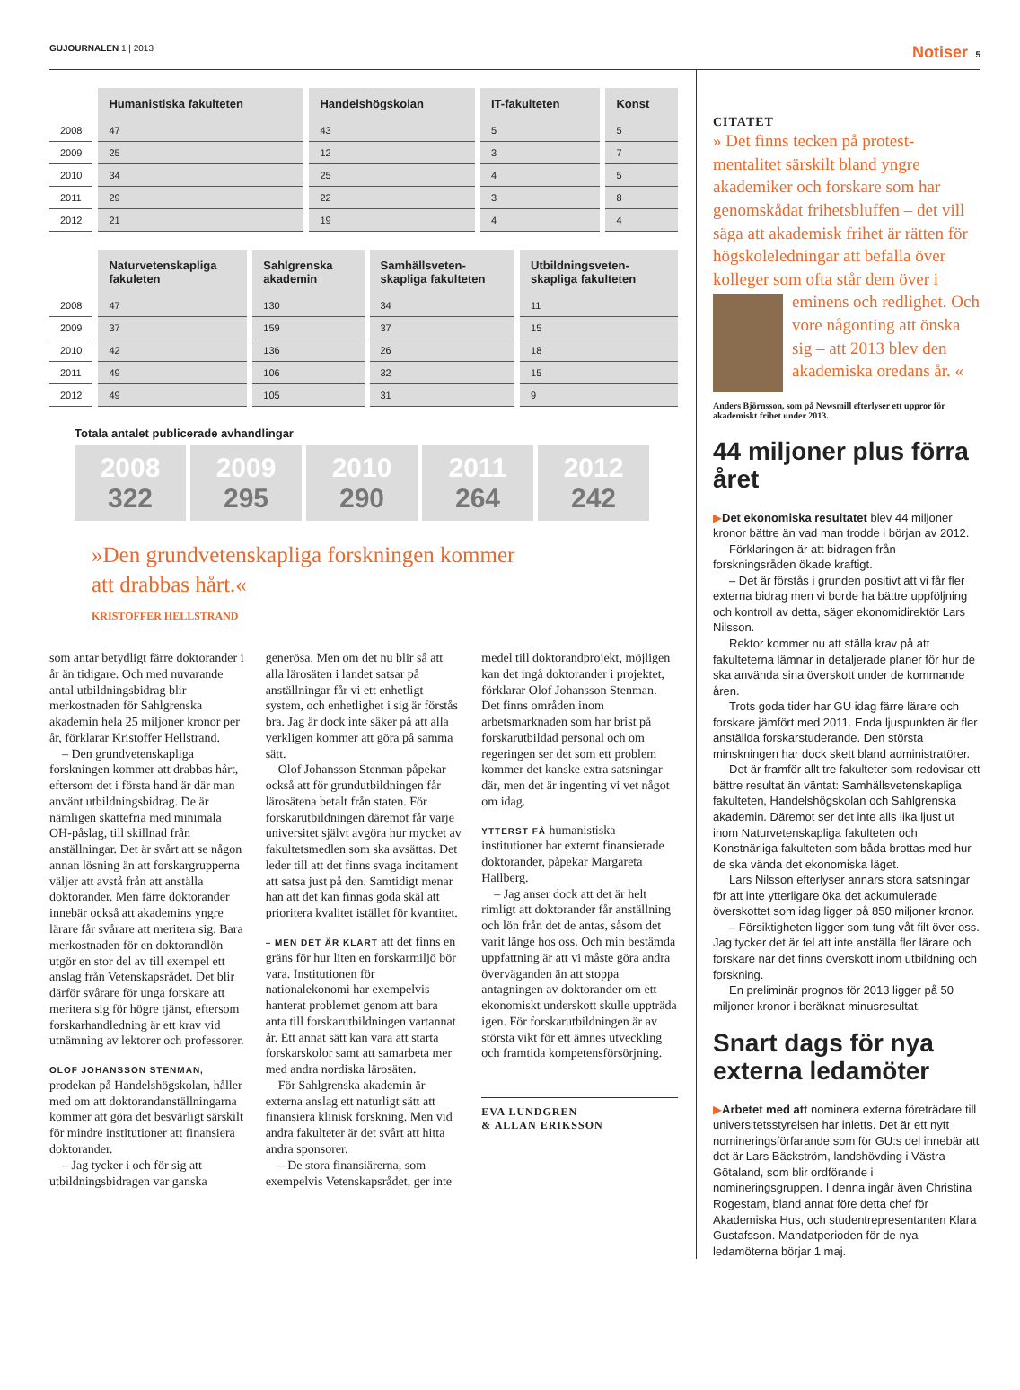GUJOURNALEN 1 | 2013
Notiser 5
| | Humanistiska fakulteten | Handelshögskolan | IT-fakulteten | Konst |
| --- | --- | --- | --- | --- |
| 2008 | 47 | 43 | 5 | 5 |
| 2009 | 25 | 12 | 3 | 7 |
| 2010 | 34 | 25 | 4 | 5 |
| 2011 | 29 | 22 | 3 | 8 |
| 2012 | 21 | 19 | 4 | 4 |
| | Naturvetenskapliga fakuleten | Sahlgrenska akademin | Samhällsveten-skapliga fakulteten | Utbildningsveten-skapliga fakulteten |
| --- | --- | --- | --- | --- |
| 2008 | 47 | 130 | 34 | 11 |
| 2009 | 37 | 159 | 37 | 15 |
| 2010 | 42 | 136 | 26 | 18 |
| 2011 | 49 | 106 | 32 | 15 |
| 2012 | 49 | 105 | 31 | 9 |
Totala antalet publicerade avhandlingar
2008
322
2009
295
2010
290
2011
264
2012
242
»Den grundvetenskapliga forskningen kommer att drabbas hårt.«
KRISTOFFER HELLSTRAND
som antar betydligt färre doktorander i år än tidigare. Och med nuvarande antal utbildningsbidrag blir merkostnaden för Sahlgrenska akademin hela 25 miljoner kronor per år, förklarar Kristoffer Hellstrand.
– Den grundvetenskapliga forskningen kommer att drabbas hårt, eftersom det i första hand är där man använt utbildningsbidrag. De är nämligen skattefria med minimala OH-påslag, till skillnad från anställningar. Det är svårt att se någon annan lösning än att forskargrupperna väljer att avstå från att anställa doktorander. Men färre doktorander innebär också att akademins yngre lärare får svårare att meritera sig. Bara merkostnaden för en doktorandlön utgör en stor del av till exempel ett anslag från Vetenskapsrådet. Det blir därför svårare för unga forskare att meritera sig för högre tjänst, eftersom forskarhandledning är ett krav vid utnämning av lektorer och professorer.
OLOF JOHANSSON STENMAN, prodekan på Handelshögskolan, håller med om att doktorandanställningarna kommer att göra det besvärligt särskilt för mindre institutioner att finansiera doktorander.
– Jag tycker i och för sig att utbildningsbidragen var ganska generösa. Men om det nu blir så att alla lärosäten i landet satsar på anställningar får vi ett enhetligt system, och enhetlighet i sig är förstås bra. Jag är dock inte säker på att alla verkligen kommer att göra på samma sätt.
Olof Johansson Stenman påpekar också att för grundutbildningen får lärosätena betalt från staten. För forskarutbildningen däremot får varje universitet självt avgöra hur mycket av fakultetsmedlen som ska avsättas. Det leder till att det finns svaga incitament att satsa just på den. Samtidigt menar han att det kan finnas goda skäl att prioritera kvalitet istället för kvantitet.
– MEN DET ÄR KLART att det finns en gräns för hur liten en forskarmiljö bör vara. Institutionen för nationalekonomi har exempelvis hanterat problemet genom att bara anta till forskarutbildningen vartannat år. Ett annat sätt kan vara att starta forskarskolor samt att samarbeta mer med andra nordiska lärosäten.
För Sahlgrenska akademin är externa anslag ett naturligt sätt att finansiera klinisk forskning. Men vid andra fakulteter är det svårt att hitta andra sponsorer.
– De stora finansiärerna, som exempelvis Vetenskapsrådet, ger inte medel till doktorandprojekt, möjligen kan det ingå doktorander i projektet, förklarar Olof Johansson Stenman. Det finns områden inom arbetsmarknaden som har brist på forskarutbildad personal och om regeringen ser det som ett problem kommer det kanske extra satsningar där, men det är ingenting vi vet något om idag.
YTTERST FÅ humanistiska institutioner har externt finansierade doktorander, påpekar Margareta Hallberg.
– Jag anser dock att det är helt rimligt att doktorander får anställning och lön från det de antas, såsom det varit länge hos oss. Och min bestämda uppfattning är att vi måste göra andra överväganden än att stoppa antagningen av doktorander om ett ekonomiskt underskott skulle uppträda igen. För forskarutbildningen är av största vikt för ett ämnes utveckling och framtida kompetensförsörjning.
EVA LUNDGREN
& ALLAN ERIKSSON
CITATET
» Det finns tecken på protest-mentalitet särskilt bland yngre akademiker och forskare som har genomskådat frihetsbluffen – det vill säga att akademisk frihet är rätten för högskoleledningar att befalla över kolleger som ofta står dem över i eminens och redlighet. Och vore någonting att önska sig – att 2013 blev den akademiska oredans år. «
Anders Björnsson, som på Newsmill efterlyser ett uppror för akademiskt frihet under 2013.
44 miljoner plus förra året
▶Det ekonomiska resultatet blev 44 miljoner kronor bättre än vad man trodde i början av 2012.
Förklaringen är att bidragen från forskningsråden ökade kraftigt.
– Det är förstås i grunden positivt att vi får fler externa bidrag men vi borde ha bättre uppföljning och kontroll av detta, säger ekonomidirektör Lars Nilsson.
Rektor kommer nu att ställa krav på att fakulteterna lämnar in detaljerade planer för hur de ska använda sina överskott under de kommande åren.
Trots goda tider har GU idag färre lärare och forskare jämfört med 2011. Enda ljuspunkten är fler anställda forskarstuderande. Den största minskningen har dock skett bland administratörer.
Det är framför allt tre fakulteter som redovisar ett bättre resultat än väntat: Samhällsvetenskapliga fakulteten, Handelshögskolan och Sahlgrenska akademin. Däremot ser det inte alls lika ljust ut inom Naturvetenskapliga fakulteten och Konstnärliga fakulteten som båda brottas med hur de ska vända det ekonomiska läget.
Lars Nilsson efterlyser annars stora satsningar för att inte ytterligare öka det ackumulerade överskottet som idag ligger på 850 miljoner kronor.
– Försiktigheten ligger som tung våt filt över oss. Jag tycker det är fel att inte anställa fler lärare och forskare när det finns överskott inom utbildning och forskning.
En preliminär prognos för 2013 ligger på 50 miljoner kronor i beräknat minusresultat.
Snart dags för nya externa ledamöter
▶Arbetet med att nominera externa företrädare till universitetsstyrelsen har inletts. Det är ett nytt nomineringsförfarande som för GU:s del innebär att det är Lars Bäckström, landshövding i Västra Götaland, som blir ordförande i nomineringsgruppen. I denna ingår även Christina Rogestam, bland annat före detta chef för Akademiska Hus, och studentrepresentanten Klara Gustafsson. Mandatperioden för de nya ledamöterna börjar 1 maj.